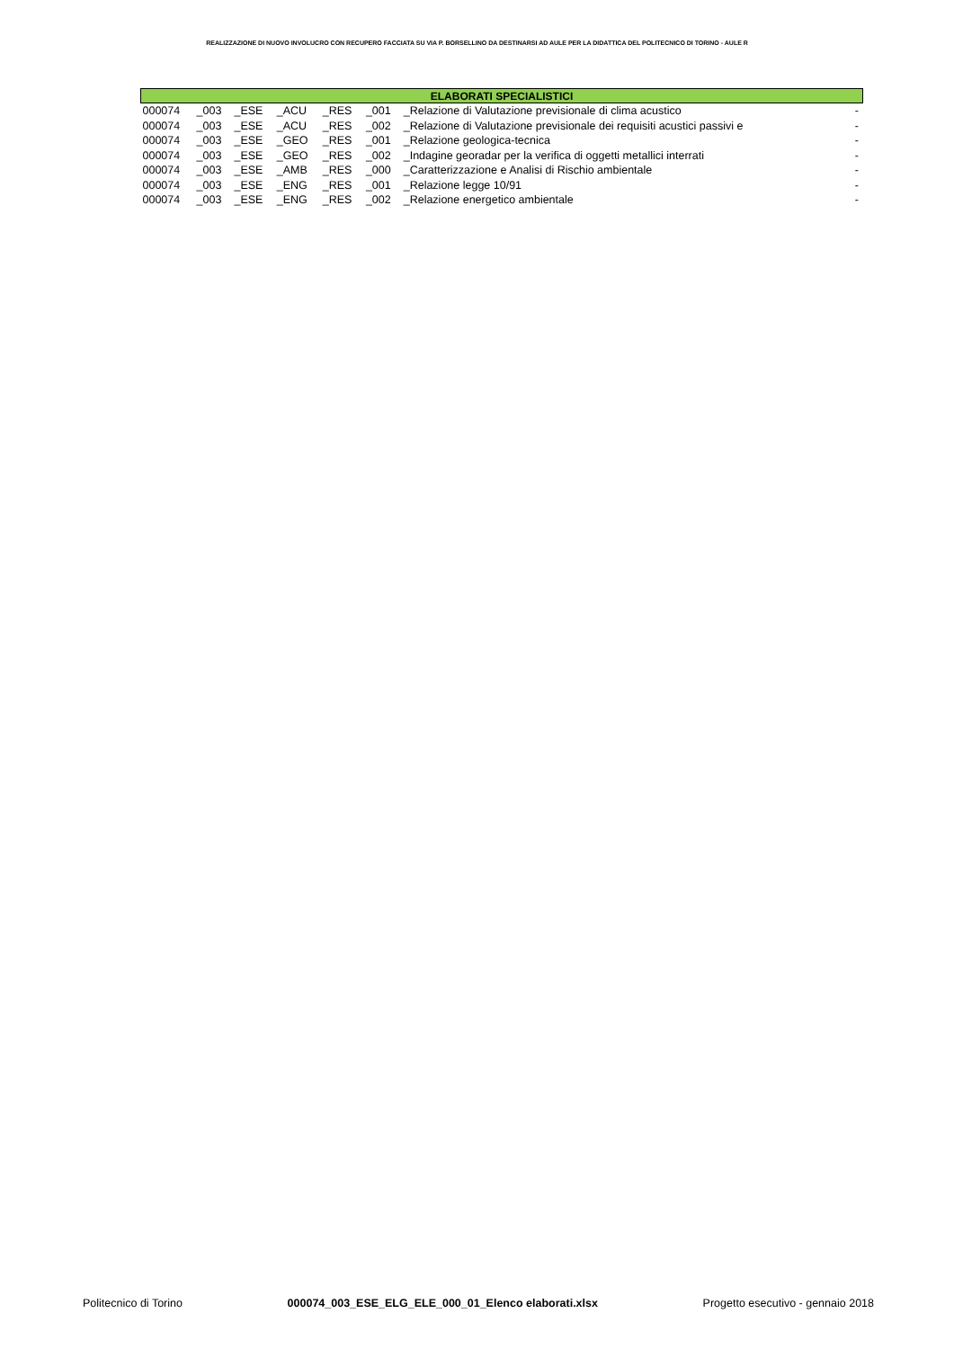REALIZZAZIONE DI NUOVO INVOLUCRO CON RECUPERO FACCIATA SU VIA P. BORSELLINO DA DESTINARSI AD AULE PER LA DIDATTICA DEL POLITECNICO DI TORINO - AULE R
| ELABORATI SPECIALISTICI | | | | | | | |
| --- | --- | --- | --- | --- | --- | --- | --- |
| 000074 | _003 | _ESE | _ACU | _RES | _001 | _Relazione di Valutazione previsionale di clima acustico | - |
| 000074 | _003 | _ESE | _ACU | _RES | _002 | _Relazione di Valutazione previsionale dei requisiti acustici passivi e | - |
| 000074 | _003 | _ESE | _GEO | _RES | _001 | _Relazione geologica-tecnica | - |
| 000074 | _003 | _ESE | _GEO | _RES | _002 | _Indagine georadar per la verifica di oggetti metallici interrati | - |
| 000074 | _003 | _ESE | _AMB | _RES | _000 | _Caratterizzazione e Analisi di Rischio ambientale | - |
| 000074 | _003 | _ESE | _ENG | _RES | _001 | _Relazione legge 10/91 | - |
| 000074 | _003 | _ESE | _ENG | _RES | _002 | _Relazione energetico ambientale | - |
Politecnico di Torino 000074_003_ESE_ELG_ELE_000_01_Elenco elaborati.xlsx Progetto esecutivo - gennaio 2018